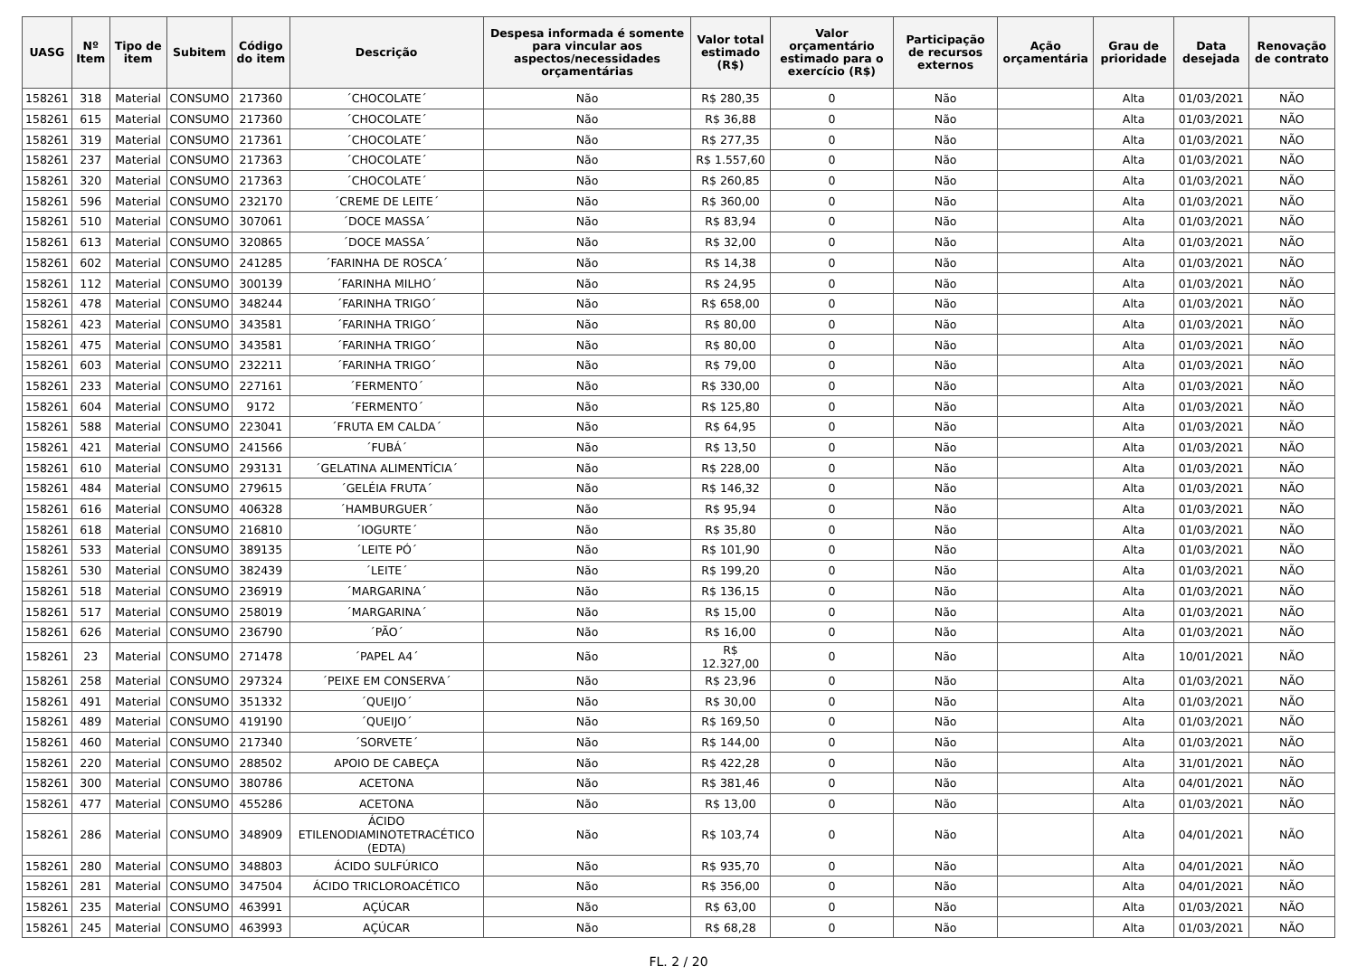| UASG | Nº Item | Tipo de item | Subitem | Código do item | Descrição | Despesa informada é somente para vincular aos aspectos/necessidades orçamentárias | Valor total estimado (R$) | Valor orçamentário estimado para o exercício (R$) | Participação de recursos externos | Ação orçamentária | Grau de prioridade | Data desejada | Renovação de contrato |
| --- | --- | --- | --- | --- | --- | --- | --- | --- | --- | --- | --- | --- | --- |
| 158261 | 318 | Material | CONSUMO | 217360 | ´CHOCOLATE´ | Não | R$ 280,35 | 0 | Não | | Alta | 01/03/2021 | NÃO |
| 158261 | 615 | Material | CONSUMO | 217360 | ´CHOCOLATE´ | Não | R$ 36,88 | 0 | Não | | Alta | 01/03/2021 | NÃO |
| 158261 | 319 | Material | CONSUMO | 217361 | ´CHOCOLATE´ | Não | R$ 277,35 | 0 | Não | | Alta | 01/03/2021 | NÃO |
| 158261 | 237 | Material | CONSUMO | 217363 | ´CHOCOLATE´ | Não | R$ 1.557,60 | 0 | Não | | Alta | 01/03/2021 | NÃO |
| 158261 | 320 | Material | CONSUMO | 217363 | ´CHOCOLATE´ | Não | R$ 260,85 | 0 | Não | | Alta | 01/03/2021 | NÃO |
| 158261 | 596 | Material | CONSUMO | 232170 | ´CREME DE LEITE´ | Não | R$ 360,00 | 0 | Não | | Alta | 01/03/2021 | NÃO |
| 158261 | 510 | Material | CONSUMO | 307061 | ´DOCE MASSA´ | Não | R$ 83,94 | 0 | Não | | Alta | 01/03/2021 | NÃO |
| 158261 | 613 | Material | CONSUMO | 320865 | ´DOCE MASSA´ | Não | R$ 32,00 | 0 | Não | | Alta | 01/03/2021 | NÃO |
| 158261 | 602 | Material | CONSUMO | 241285 | ´FARINHA DE ROSCA´ | Não | R$ 14,38 | 0 | Não | | Alta | 01/03/2021 | NÃO |
| 158261 | 112 | Material | CONSUMO | 300139 | ´FARINHA MILHO´ | Não | R$ 24,95 | 0 | Não | | Alta | 01/03/2021 | NÃO |
| 158261 | 478 | Material | CONSUMO | 348244 | ´FARINHA TRIGO´ | Não | R$ 658,00 | 0 | Não | | Alta | 01/03/2021 | NÃO |
| 158261 | 423 | Material | CONSUMO | 343581 | ´FARINHA TRIGO´ | Não | R$ 80,00 | 0 | Não | | Alta | 01/03/2021 | NÃO |
| 158261 | 475 | Material | CONSUMO | 343581 | ´FARINHA TRIGO´ | Não | R$ 80,00 | 0 | Não | | Alta | 01/03/2021 | NÃO |
| 158261 | 603 | Material | CONSUMO | 232211 | ´FARINHA TRIGO´ | Não | R$ 79,00 | 0 | Não | | Alta | 01/03/2021 | NÃO |
| 158261 | 233 | Material | CONSUMO | 227161 | ´FERMENTO´ | Não | R$ 330,00 | 0 | Não | | Alta | 01/03/2021 | NÃO |
| 158261 | 604 | Material | CONSUMO | 9172 | ´FERMENTO´ | Não | R$ 125,80 | 0 | Não | | Alta | 01/03/2021 | NÃO |
| 158261 | 588 | Material | CONSUMO | 223041 | ´FRUTA EM CALDA´ | Não | R$ 64,95 | 0 | Não | | Alta | 01/03/2021 | NÃO |
| 158261 | 421 | Material | CONSUMO | 241566 | ´FUBÁ´ | Não | R$ 13,50 | 0 | Não | | Alta | 01/03/2021 | NÃO |
| 158261 | 610 | Material | CONSUMO | 293131 | ´GELATINA ALIMENTÍCIA´ | Não | R$ 228,00 | 0 | Não | | Alta | 01/03/2021 | NÃO |
| 158261 | 484 | Material | CONSUMO | 279615 | ´GELÉIA FRUTA´ | Não | R$ 146,32 | 0 | Não | | Alta | 01/03/2021 | NÃO |
| 158261 | 616 | Material | CONSUMO | 406328 | ´HAMBURGUER´ | Não | R$ 95,94 | 0 | Não | | Alta | 01/03/2021 | NÃO |
| 158261 | 618 | Material | CONSUMO | 216810 | ´IOGURTE´ | Não | R$ 35,80 | 0 | Não | | Alta | 01/03/2021 | NÃO |
| 158261 | 533 | Material | CONSUMO | 389135 | ´LEITE PÓ´ | Não | R$ 101,90 | 0 | Não | | Alta | 01/03/2021 | NÃO |
| 158261 | 530 | Material | CONSUMO | 382439 | ´LEITE´ | Não | R$ 199,20 | 0 | Não | | Alta | 01/03/2021 | NÃO |
| 158261 | 518 | Material | CONSUMO | 236919 | ´MARGARINA´ | Não | R$ 136,15 | 0 | Não | | Alta | 01/03/2021 | NÃO |
| 158261 | 517 | Material | CONSUMO | 258019 | ´MARGARINA´ | Não | R$ 15,00 | 0 | Não | | Alta | 01/03/2021 | NÃO |
| 158261 | 626 | Material | CONSUMO | 236790 | ´PÃO´ | Não | R$ 16,00 | 0 | Não | | Alta | 01/03/2021 | NÃO |
| 158261 | 23 | Material | CONSUMO | 271478 | ´PAPEL A4´ | Não | R$ 12.327,00 | 0 | Não | | Alta | 10/01/2021 | NÃO |
| 158261 | 258 | Material | CONSUMO | 297324 | ´PEIXE EM CONSERVA´ | Não | R$ 23,96 | 0 | Não | | Alta | 01/03/2021 | NÃO |
| 158261 | 491 | Material | CONSUMO | 351332 | ´QUEIJO´ | Não | R$ 30,00 | 0 | Não | | Alta | 01/03/2021 | NÃO |
| 158261 | 489 | Material | CONSUMO | 419190 | ´QUEIJO´ | Não | R$ 169,50 | 0 | Não | | Alta | 01/03/2021 | NÃO |
| 158261 | 460 | Material | CONSUMO | 217340 | ´SORVETE´ | Não | R$ 144,00 | 0 | Não | | Alta | 01/03/2021 | NÃO |
| 158261 | 220 | Material | CONSUMO | 288502 | APOIO DE CABEÇA | Não | R$ 422,28 | 0 | Não | | Alta | 31/01/2021 | NÃO |
| 158261 | 300 | Material | CONSUMO | 380786 | ACETONA | Não | R$ 381,46 | 0 | Não | | Alta | 04/01/2021 | NÃO |
| 158261 | 477 | Material | CONSUMO | 455286 | ACETONA | Não | R$ 13,00 | 0 | Não | | Alta | 01/03/2021 | NÃO |
| 158261 | 286 | Material | CONSUMO | 348909 | ÁCIDO ETILENODIAMINOTETRACÉTICO (EDTA) | Não | R$ 103,74 | 0 | Não | | Alta | 04/01/2021 | NÃO |
| 158261 | 280 | Material | CONSUMO | 348803 | ÁCIDO SULFÚRICO | Não | R$ 935,70 | 0 | Não | | Alta | 04/01/2021 | NÃO |
| 158261 | 281 | Material | CONSUMO | 347504 | ÁCIDO TRICLOROACÉTICO | Não | R$ 356,00 | 0 | Não | | Alta | 04/01/2021 | NÃO |
| 158261 | 235 | Material | CONSUMO | 463991 | AÇÚCAR | Não | R$ 63,00 | 0 | Não | | Alta | 01/03/2021 | NÃO |
| 158261 | 245 | Material | CONSUMO | 463993 | AÇÚCAR | Não | R$ 68,28 | 0 | Não | | Alta | 01/03/2021 | NÃO |
FL. 2 / 20